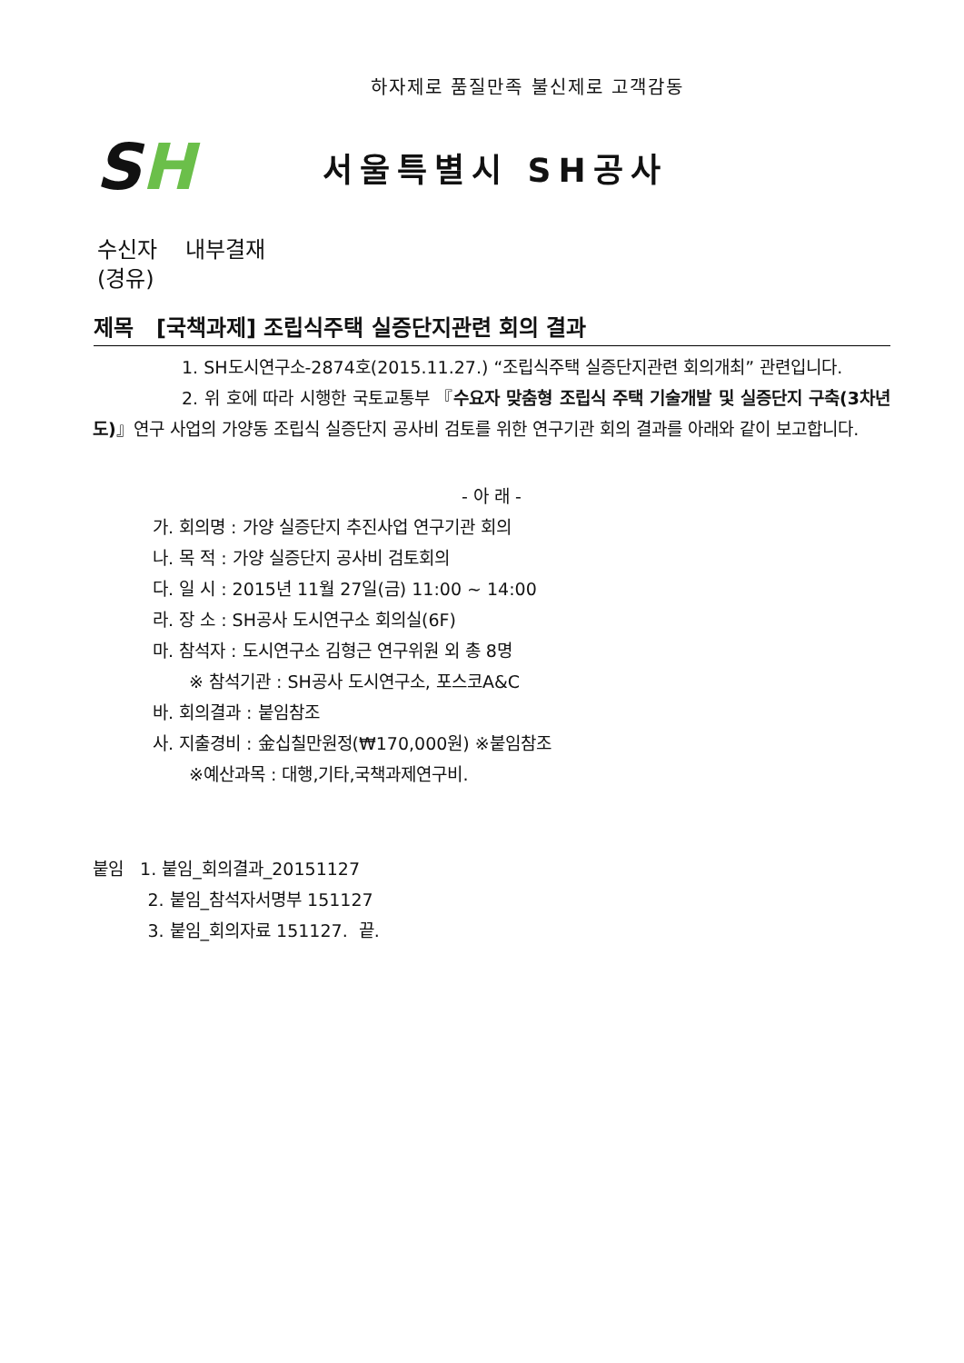하자제로 품질만족 불신제로 고객감동
SH
서울특별시 SH공사
수신자 내부결재
(경유)
제목 [국책과제] 조립식주택 실증단지관련 회의 결과
1. SH도시연구소-2874호(2015.11.27.) “조립식주택 실증단지관련 회의개최” 관련입니다.
2. 위 호에 따라 시행한 국토교통부 『수요자 맞춤형 조립식 주택 기술개발 및 실증단지 구축(3차년도)』연구 사업의 가양동 조립식 실증단지 공사비 검토를 위한 연구기관 회의 결과를 아래와 같이 보고합니다.
- 아 래 -
가. 회의명 : 가양 실증단지 추진사업 연구기관 회의
나. 목 적 : 가양 실증단지 공사비 검토회의
다. 일 시 : 2015년 11월 27일(금) 11:00 ~ 14:00
라. 장 소 : SH공사 도시연구소 회의실(6F)
마. 참석자 : 도시연구소 김형근 연구위원 외 총 8명
※ 참석기관 : SH공사 도시연구소, 포스코A&C
바. 회의결과 : 붙임참조
사. 지출경비 : 金십칠만원정(₩170,000원) ※붙임참조
※예산과목 : 대행,기타,국책과제연구비.
붙임 1. 붙임_회의결과_20151127
2. 붙임_참석자서명부 151127
3. 붙임_회의자료 151127. 끝.